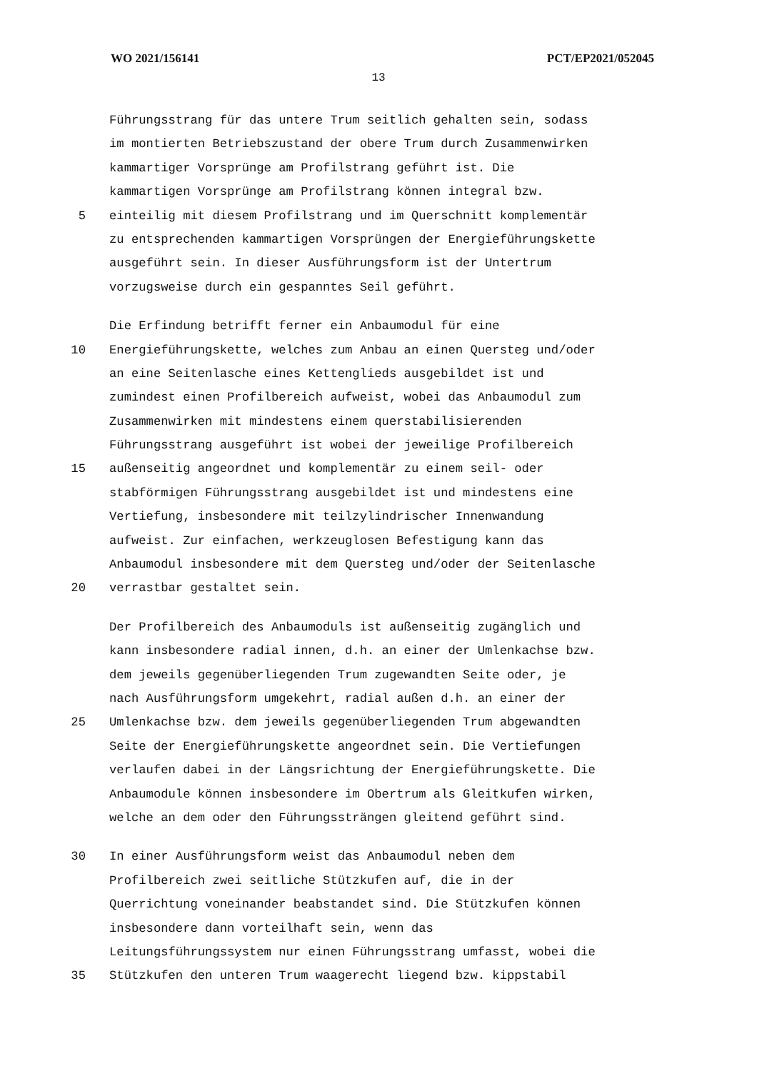WO 2021/156141 PCT/EP2021/052045
13
Führungsstrang für das untere Trum seitlich gehalten sein, sodass
im montierten Betriebszustand der obere Trum durch Zusammenwirken
kammartiger Vorsprünge am Profilstrang geführt ist. Die
kammartigen Vorsprünge am Profilstrang können integral bzw.
5 einteilig mit diesem Profilstrang und im Querschnitt komplementär
zu entsprechenden kammartigen Vorsprüngen der Energieführungskette
ausgeführt sein. In dieser Ausführungsform ist der Untertrum
vorzugsweise durch ein gespanntes Seil geführt.
Die Erfindung betrifft ferner ein Anbaumodul für eine
10 Energieführungskette, welches zum Anbau an einen Quersteg und/oder
an eine Seitenlasche eines Kettenglieds ausgebildet ist und
zumindest einen Profilbereich aufweist, wobei das Anbaumodul zum
Zusammenwirken mit mindestens einem querstabilisierenden
Führungsstrang ausgeführt ist wobei der jeweilige Profilbereich
15 außenseitig angeordnet und komplementär zu einem seil- oder
stabförmigen Führungsstrang ausgebildet ist und mindestens eine
Vertiefung, insbesondere mit teilzylindrischer Innenwandung
aufweist. Zur einfachen, werkzeuglosen Befestigung kann das
Anbaumodul insbesondere mit dem Quersteg und/oder der Seitenlasche
20 verrastbar gestaltet sein.
Der Profilbereich des Anbaumoduls ist außenseitig zugänglich und
kann insbesondere radial innen, d.h. an einer der Umlenkachse bzw.
dem jeweils gegenüberliegenden Trum zugewandten Seite oder, je
nach Ausführungsform umgekehrt, radial außen d.h. an einer der
25 Umlenkachse bzw. dem jeweils gegenüberliegenden Trum abgewandten
Seite der Energieführungskette angeordnet sein. Die Vertiefungen
verlaufen dabei in der Längsrichtung der Energieführungskette. Die
Anbaumodule können insbesondere im Obertrum als Gleitkufen wirken,
welche an dem oder den Führungssträngen gleitend geführt sind.
30 In einer Ausführungsform weist das Anbaumodul neben dem
Profilbereich zwei seitliche Stützkufen auf, die in der
Querrichtung voneinander beabstandet sind. Die Stützkufen können
insbesondere dann vorteilhaft sein, wenn das
Leitungsführungssystem nur einen Führungsstrang umfasst, wobei die
35 Stützkufen den unteren Trum waagerecht liegend bzw. kippstabil